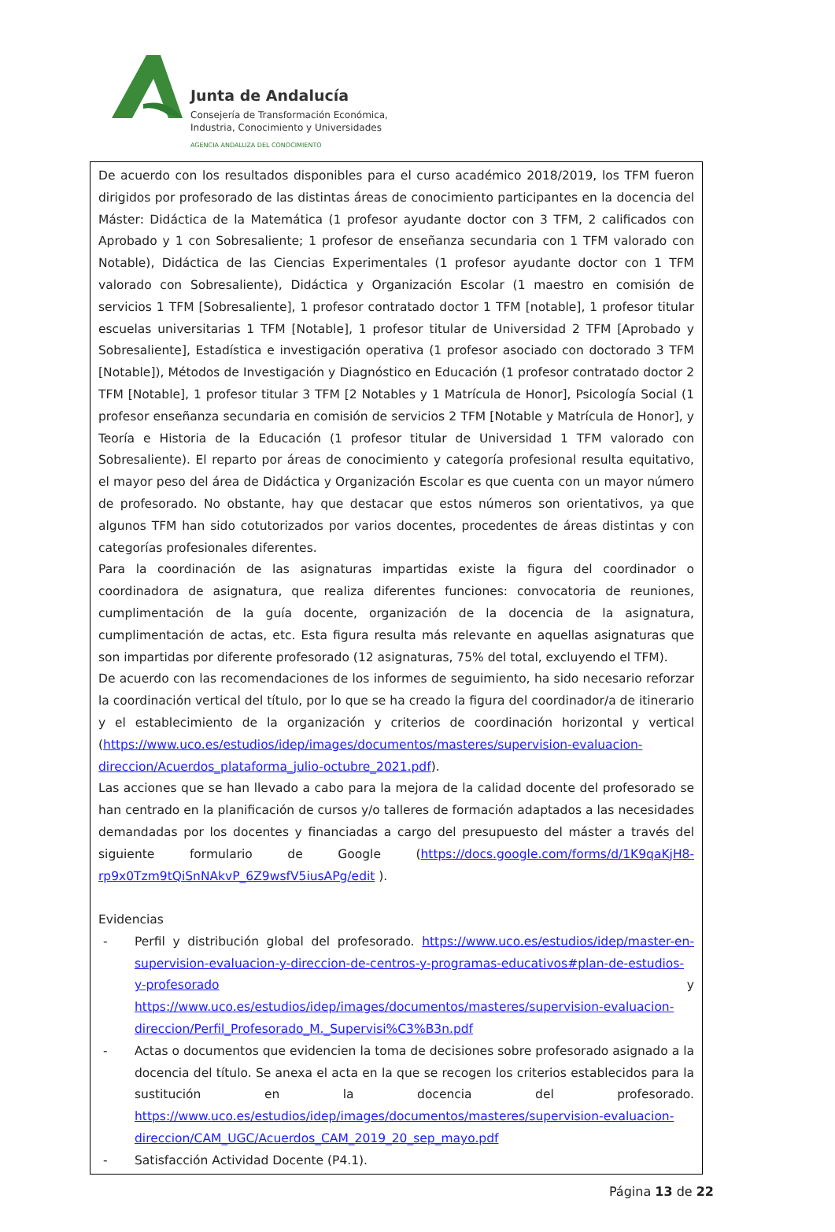Junta de Andalucía
Consejería de Transformación Económica,
Industria, Conocimiento y Universidades
AGENCIA ANDALUZA DEL CONOCIMIENTO
De acuerdo con los resultados disponibles para el curso académico 2018/2019, los TFM fueron dirigidos por profesorado de las distintas áreas de conocimiento participantes en la docencia del Máster: Didáctica de la Matemática (1 profesor ayudante doctor con 3 TFM, 2 calificados con Aprobado y 1 con Sobresaliente; 1 profesor de enseñanza secundaria con 1 TFM valorado con Notable), Didáctica de las Ciencias Experimentales (1 profesor ayudante doctor con 1 TFM valorado con Sobresaliente), Didáctica y Organización Escolar (1 maestro en comisión de servicios 1 TFM [Sobresaliente], 1 profesor contratado doctor 1 TFM [notable], 1 profesor titular escuelas universitarias 1 TFM [Notable], 1 profesor titular de Universidad 2 TFM [Aprobado y Sobresaliente], Estadística e investigación operativa (1 profesor asociado con doctorado 3 TFM [Notable]), Métodos de Investigación y Diagnóstico en Educación (1 profesor contratado doctor 2 TFM [Notable], 1 profesor titular 3 TFM [2 Notables y 1 Matrícula de Honor], Psicología Social (1 profesor enseñanza secundaria en comisión de servicios 2 TFM [Notable y Matrícula de Honor], y Teoría e Historia de la Educación (1 profesor titular de Universidad 1 TFM valorado con Sobresaliente). El reparto por áreas de conocimiento y categoría profesional resulta equitativo, el mayor peso del área de Didáctica y Organización Escolar es que cuenta con un mayor número de profesorado. No obstante, hay que destacar que estos números son orientativos, ya que algunos TFM han sido cotutorizados por varios docentes, procedentes de áreas distintas y con categorías profesionales diferentes.
Para la coordinación de las asignaturas impartidas existe la figura del coordinador o coordinadora de asignatura, que realiza diferentes funciones: convocatoria de reuniones, cumplimentación de la guía docente, organización de la docencia de la asignatura, cumplimentación de actas, etc. Esta figura resulta más relevante en aquellas asignaturas que son impartidas por diferente profesorado (12 asignaturas, 75% del total, excluyendo el TFM).
De acuerdo con las recomendaciones de los informes de seguimiento, ha sido necesario reforzar la coordinación vertical del título, por lo que se ha creado la figura del coordinador/a de itinerario y el establecimiento de la organización y criterios de coordinación horizontal y vertical (https://www.uco.es/estudios/idep/images/documentos/masteres/supervision-evaluacion-direccion/Acuerdos_plataforma_julio-octubre_2021.pdf).
Las acciones que se han llevado a cabo para la mejora de la calidad docente del profesorado se han centrado en la planificación de cursos y/o talleres de formación adaptados a las necesidades demandadas por los docentes y financiadas a cargo del presupuesto del máster a través del siguiente formulario de Google (https://docs.google.com/forms/d/1K9qaKjH8-rp9x0Tzm9tQiSnNAkvP_6Z9wsfV5iusAPg/edit ).
Evidencias
- Perfil y distribución global del profesorado. https://www.uco.es/estudios/idep/master-en-supervision-evaluacion-y-direccion-de-centros-y-programas-educativos#plan-de-estudios-y-profesorado y https://www.uco.es/estudios/idep/images/documentos/masteres/supervision-evaluacion-direccion/Perfil_Profesorado_M._Supervisi%C3%B3n.pdf
- Actas o documentos que evidencien la toma de decisiones sobre profesorado asignado a la docencia del título. Se anexa el acta en la que se recogen los criterios establecidos para la sustitución en la docencia del profesorado. https://www.uco.es/estudios/idep/images/documentos/masteres/supervision-evaluacion-direccion/CAM_UGC/Acuerdos_CAM_2019_20_sep_mayo.pdf
- Satisfacción Actividad Docente (P4.1).
Página 13 de 22